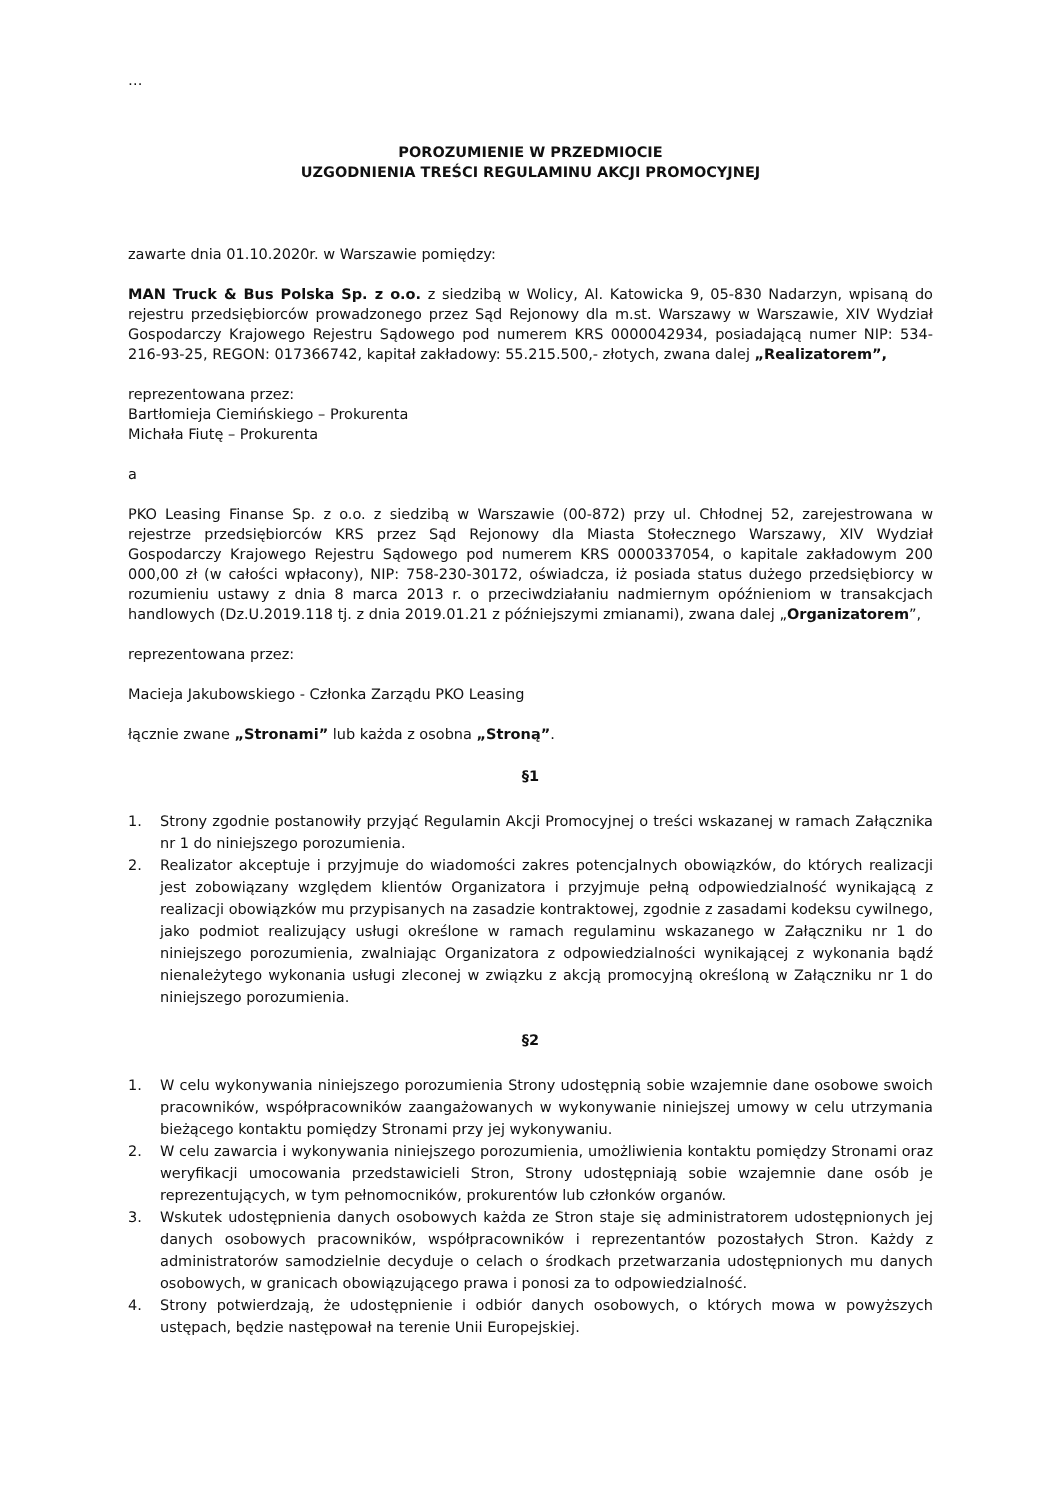…
POROZUMIENIE W PRZEDMIOCIE
UZGODNIENIA TREŚCI REGULAMINU AKCJI PROMOCYJNEJ
zawarte dnia 01.10.2020r. w Warszawie pomiędzy:
MAN Truck & Bus Polska Sp. z o.o. z siedzibą w Wolicy, Al. Katowicka 9, 05-830 Nadarzyn, wpisaną do rejestru przedsiębiorców prowadzonego przez Sąd Rejonowy dla m.st. Warszawy w Warszawie, XIV Wydział Gospodarczy Krajowego Rejestru Sądowego pod numerem KRS 0000042934, posiadającą numer NIP: 534-216-93-25, REGON: 017366742, kapitał zakładowy: 55.215.500,- złotych, zwana dalej „Realizatorem”,
reprezentowana przez:
Bartłomieja Ciemińskiego – Prokurenta
Michała Fiutę – Prokurenta
a
PKO Leasing Finanse Sp. z o.o. z siedzibą w Warszawie (00-872) przy ul. Chłodnej 52, zarejestrowana w rejestrze przedsiębiorców KRS przez Sąd Rejonowy dla Miasta Stołecznego Warszawy, XIV Wydział Gospodarczy Krajowego Rejestru Sądowego pod numerem KRS 0000337054, o kapitale zakładowym 200 000,00 zł (w całości wpłacony), NIP: 758-230-30172, oświadcza, iż posiada status dużego przedsiębiorcy w rozumieniu ustawy z dnia 8 marca 2013 r. o przeciwdziałaniu nadmiernym opóźnieniom w transakcjach handlowych (Dz.U.2019.118 tj. z dnia 2019.01.21 z późniejszymi zmianami), zwana dalej „Organizatorem”,
reprezentowana przez:
Macieja Jakubowskiego - Członka Zarządu PKO Leasing
łącznie zwane „Stronami” lub każda z osobna „Stroną”.
§1
1. Strony zgodnie postanowiły przyjąć Regulamin Akcji Promocyjnej o treści wskazanej w ramach Załącznika nr 1 do niniejszego porozumienia.
2. Realizator akceptuje i przyjmuje do wiadomości zakres potencjalnych obowiązków, do których realizacji jest zobowiązany względem klientów Organizatora i przyjmuje pełną odpowiedzialność wynikającą z realizacji obowiązków mu przypisanych na zasadzie kontraktowej, zgodnie z zasadami kodeksu cywilnego, jako podmiot realizujący usługi określone w ramach regulaminu wskazanego w Załączniku nr 1 do niniejszego porozumienia, zwalniając Organizatora z odpowiedzialności wynikającej z wykonania bądź nienależytego wykonania usługi zleconej w związku z akcją promocyjną określoną w Załączniku nr 1 do niniejszego porozumienia.
§2
1. W celu wykonywania niniejszego porozumienia Strony udostępnią sobie wzajemnie dane osobowe swoich pracowników, współpracowników zaangażowanych w wykonywanie niniejszej umowy w celu utrzymania bieżącego kontaktu pomiędzy Stronami przy jej wykonywaniu.
2. W celu zawarcia i wykonywania niniejszego porozumienia, umożliwienia kontaktu pomiędzy Stronami oraz weryfikacji umocowania przedstawicieli Stron, Strony udostępniają sobie wzajemnie dane osób je reprezentujących, w tym pełnomocników, prokurentów lub członków organów.
3. Wskutek udostępnienia danych osobowych każda ze Stron staje się administratorem udostępnionych jej danych osobowych pracowników, współpracowników i reprezentantów pozostałych Stron. Każdy z administratorów samodzielnie decyduje o celach o środkach przetwarzania udostępnionych mu danych osobowych, w granicach obowiązującego prawa i ponosi za to odpowiedzialność.
4. Strony potwierdzają, że udostępnienie i odbiór danych osobowych, o których mowa w powyższych ustępach, będzie następował na terenie Unii Europejskiej.